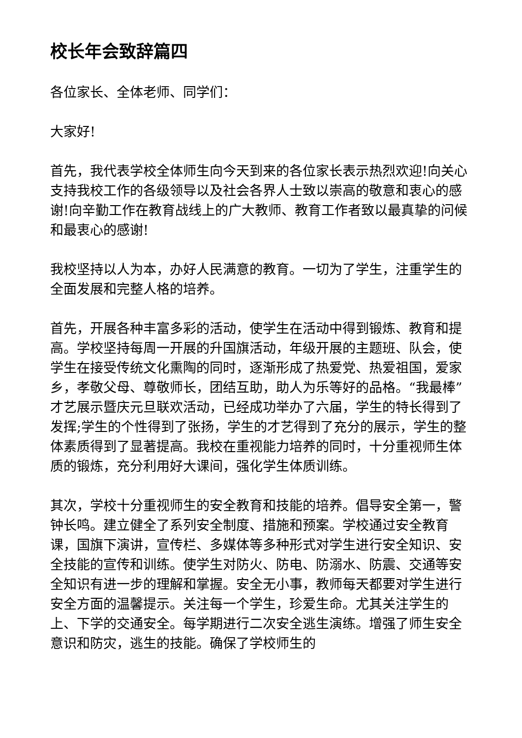校长年会致辞篇四
各位家长、全体老师、同学们：
大家好!
首先，我代表学校全体师生向今天到来的各位家长表示热烈欢迎!向关心支持我校工作的各级领导以及社会各界人士致以崇高的敬意和衷心的感谢!向辛勤工作在教育战线上的广大教师、教育工作者致以最真挚的问候和最衷心的感谢!
我校坚持以人为本，办好人民满意的教育。一切为了学生，注重学生的全面发展和完整人格的培养。
首先，开展各种丰富多彩的活动，使学生在活动中得到锻炼、教育和提高。学校坚持每周一开展的升国旗活动，年级开展的主题班、队会，使学生在接受传统文化熏陶的同时，逐渐形成了热爱党、热爱祖国，爱家乡，孝敬父母、尊敬师长，团结互助，助人为乐等好的品格。“我最棒”才艺展示暨庆元旦联欢活动，已经成功举办了六届，学生的特长得到了发挥;学生的个性得到了张扬，学生的才艺得到了充分的展示，学生的整体素质得到了显著提高。我校在重视能力培养的同时，十分重视师生体质的锻炼，充分利用好大课间，强化学生体质训练。
其次，学校十分重视师生的安全教育和技能的培养。倡导安全第一，警钟长鸣。建立健全了系列安全制度、措施和预案。学校通过安全教育课，国旗下演讲，宣传栏、多媒体等多种形式对学生进行安全知识、安全技能的宣传和训练。使学生对防火、防电、防溺水、防震、交通等安全知识有进一步的理解和掌握。安全无小事，教师每天都要对学生进行安全方面的温馨提示。关注每一个学生，珍爱生命。尤其关注学生的上、下学的交通安全。每学期进行二次安全逃生演练。增强了师生安全意识和防灾，逃生的技能。确保了学校师生的